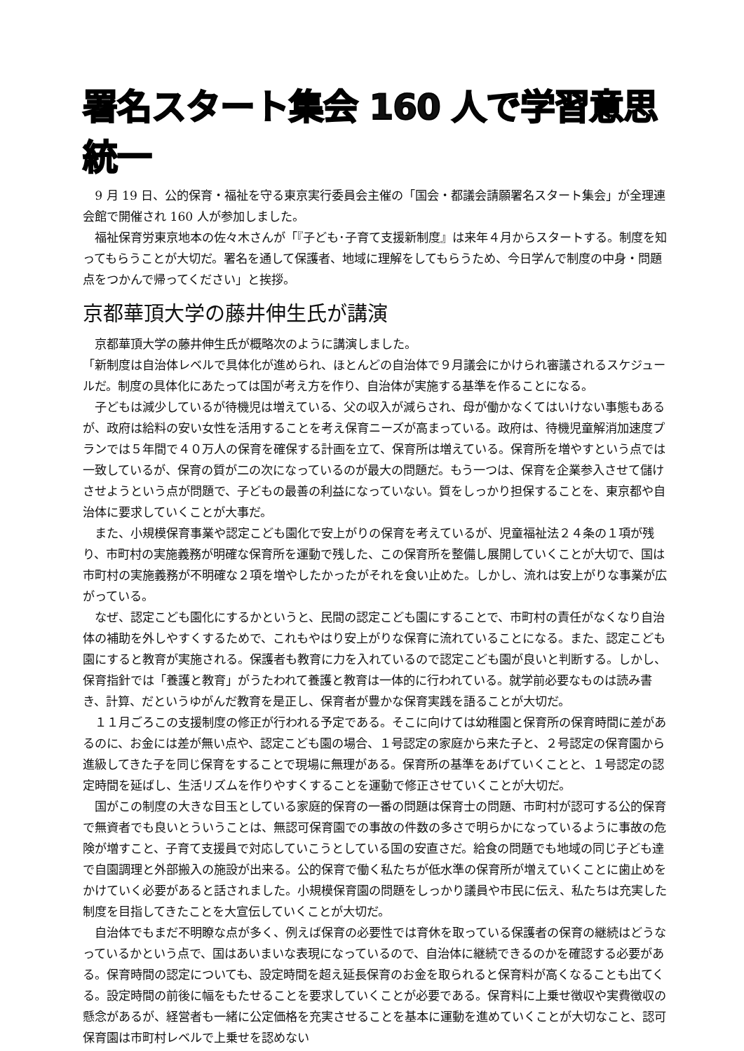署名スタート集会 160 人で学習意思統一
9 月 19 日、公的保育・福祉を守る東京実行委員会主催の「国会・都議会請願署名スタート集会」が全理連会館で開催され 160 人が参加しました。
福祉保育労東京地本の佐々木さんが「『子ども･子育て支援新制度』は来年４月からスタートする。制度を知ってもらうことが大切だ。署名を通して保護者、地域に理解をしてもらうため、今日学んで制度の中身・問題点をつかんで帰ってください」と挨拶。
京都華頂大学の藤井伸生氏が講演
京都華頂大学の藤井伸生氏が概略次のように講演しました。
「新制度は自治体レベルで具体化が進められ、ほとんどの自治体で９月議会にかけられ審議されるスケジュールだ。制度の具体化にあたっては国が考え方を作り、自治体が実施する基準を作ることになる。
子どもは減少しているが待機児は増えている、父の収入が減らされ、母が働かなくてはいけない事態もあるが、政府は給料の安い女性を活用することを考え保育ニーズが高まっている。政府は、待機児童解消加速度プランでは５年間で４０万人の保育を確保する計画を立て、保育所は増えている。保育所を増やすという点では一致しているが、保育の質が二の次になっているのが最大の問題だ。もう一つは、保育を企業参入させて儲けさせようという点が問題で、子どもの最善の利益になっていない。質をしっかり担保することを、東京都や自治体に要求していくことが大事だ。
また、小規模保育事業や認定こども園化で安上がりの保育を考えているが、児童福祉法２４条の１項が残り、市町村の実施義務が明確な保育所を運動で残した、この保育所を整備し展開していくことが大切で、国は市町村の実施義務が不明確な２項を増やしたかったがそれを食い止めた。しかし、流れは安上がりな事業が広がっている。
なぜ、認定こども園化にするかというと、民間の認定こども園にすることで、市町村の責任がなくなり自治体の補助を外しやすくするためで、これもやはり安上がりな保育に流れていることになる。また、認定こども園にすると教育が実施される。保護者も教育に力を入れているので認定こども園が良いと判断する。しかし、保育指針では「養護と教育」がうたわれて養護と教育は一体的に行われている。就学前必要なものは読み書き、計算、だというゆがんだ教育を是正し、保育者が豊かな保育実践を語ることが大切だ。
１１月ごろこの支援制度の修正が行われる予定である。そこに向けては幼稚園と保育所の保育時間に差があるのに、お金には差が無い点や、認定こども園の場合、１号認定の家庭から来た子と、２号認定の保育園から進級してきた子を同じ保育をすることで現場に無理がある。保育所の基準をあげていくことと、１号認定の認定時間を延ばし、生活リズムを作りやすくすることを運動で修正させていくことが大切だ。
国がこの制度の大きな目玉としている家庭的保育の一番の問題は保育士の問題、市町村が認可する公的保育で無資者でも良いとういうことは、無認可保育園での事故の件数の多さで明らかになっているように事故の危険が増すこと、子育て支援員で対応していこうとしている国の安直さだ。給食の問題でも地域の同じ子ども達で自園調理と外部搬入の施設が出来る。公的保育で働く私たちが低水準の保育所が増えていくことに歯止めをかけていく必要があると話されました。小規模保育園の問題をしっかり議員や市民に伝え、私たちは充実した制度を目指してきたことを大宣伝していくことが大切だ。
自治体でもまだ不明瞭な点が多く、例えば保育の必要性では育休を取っている保護者の保育の継続はどうなっているかという点で、国はあいまいな表現になっているので、自治体に継続できるのかを確認する必要がある。保育時間の認定についても、設定時間を超え延長保育のお金を取られると保育料が高くなることも出てくる。設定時間の前後に幅をもたせることを要求していくことが必要である。保育料に上乗せ徴収や実費徴収の懸念があるが、経営者も一緒に公定価格を充実させることを基本に運動を進めていくことが大切なこと、認可保育園は市町村レベルで上乗せを認めない